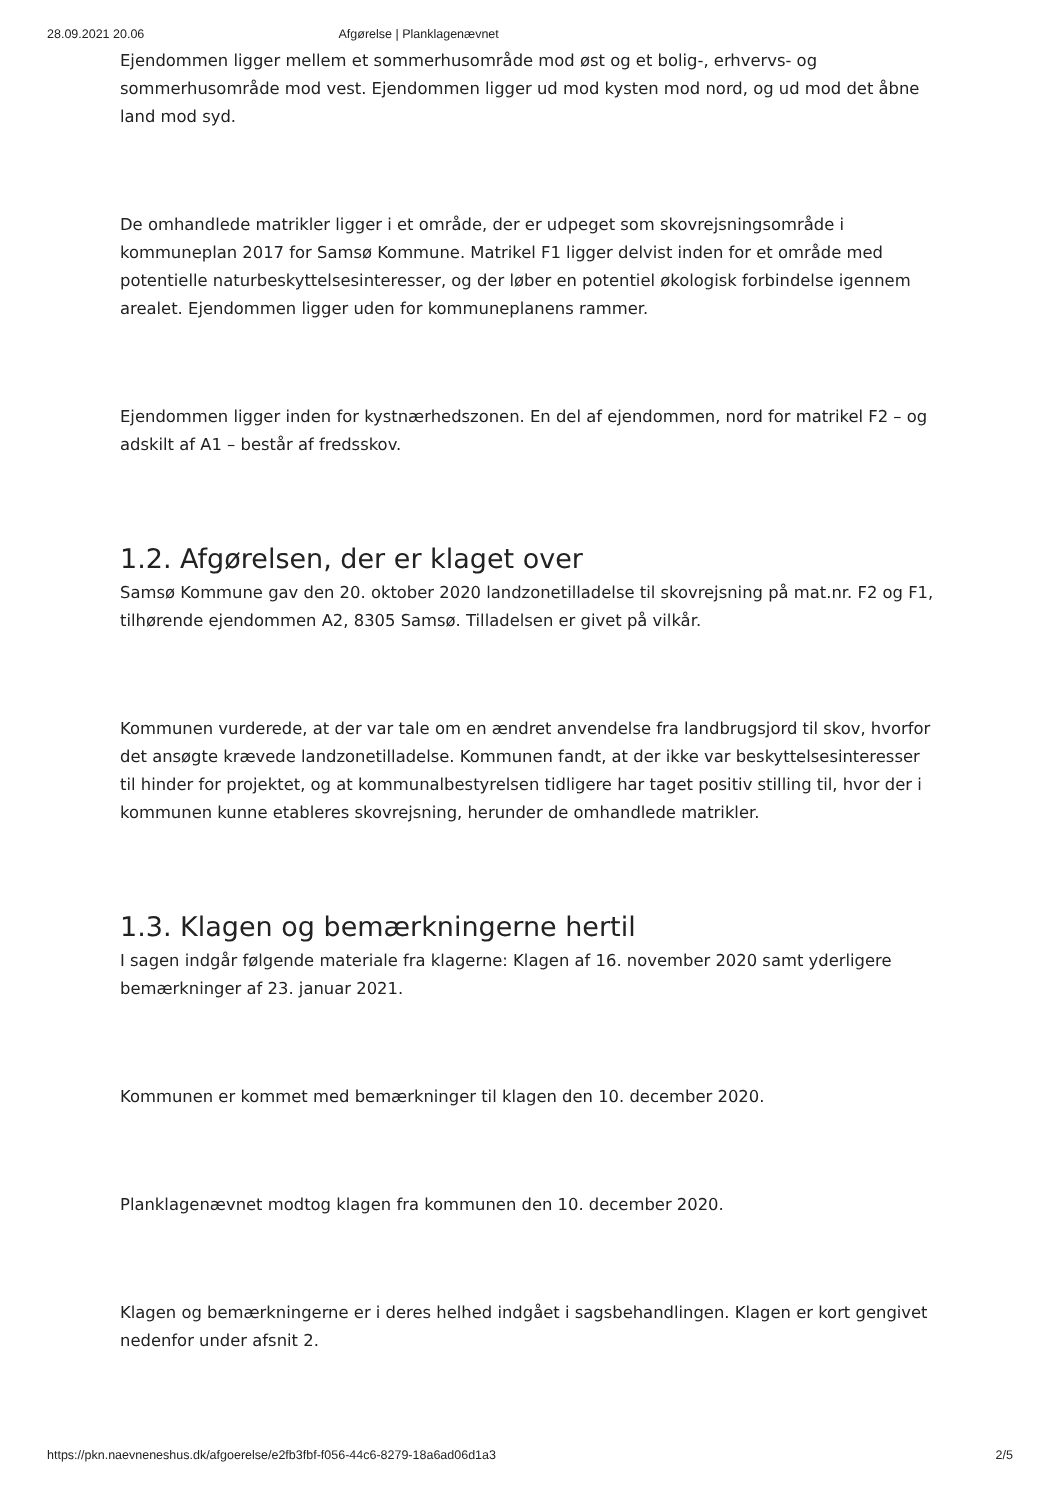28.09.2021 20.06 Afgørelse | Planklagenævnet
Ejendommen ligger mellem et sommerhusområde mod øst og et bolig-, erhvervs- og sommerhusområde mod vest. Ejendommen ligger ud mod kysten mod nord, og ud mod det åbne land mod syd.
De omhandlede matrikler ligger i et område, der er udpeget som skovrejsningsområde i kommuneplan 2017 for Samsø Kommune. Matrikel F1 ligger delvist inden for et område med potentielle naturbeskyttelsesinteresser, og der løber en potentiel økologisk forbindelse igennem arealet. Ejendommen ligger uden for kommuneplanens rammer.
Ejendommen ligger inden for kystnærhedszonen. En del af ejendommen, nord for matrikel F2 – og adskilt af A1 – består af fredsskov.
1.2. Afgørelsen, der er klaget over
Samsø Kommune gav den 20. oktober 2020 landzonetilladelse til skovrejsning på mat.nr. F2 og F1, tilhørende ejendommen A2, 8305 Samsø. Tilladelsen er givet på vilkår.
Kommunen vurderede, at der var tale om en ændret anvendelse fra landbrugsjord til skov, hvorfor det ansøgte krævede landzonetilladelse. Kommunen fandt, at der ikke var beskyttelsesinteresser til hinder for projektet, og at kommunalbestyrelsen tidligere har taget positiv stilling til, hvor der i kommunen kunne etableres skovrejsning, herunder de omhandlede matrikler.
1.3. Klagen og bemærkningerne hertil
I sagen indgår følgende materiale fra klagerne: Klagen af 16. november 2020 samt yderligere bemærkninger af 23. januar 2021.
Kommunen er kommet med bemærkninger til klagen den 10. december 2020.
Planklagenævnet modtog klagen fra kommunen den 10. december 2020.
Klagen og bemærkningerne er i deres helhed indgået i sagsbehandlingen. Klagen er kort gengivet nedenfor under afsnit 2.
https://pkn.naevneneshus.dk/afgoerelse/e2fb3fbf-f056-44c6-8279-18a6ad06d1a3 2/5